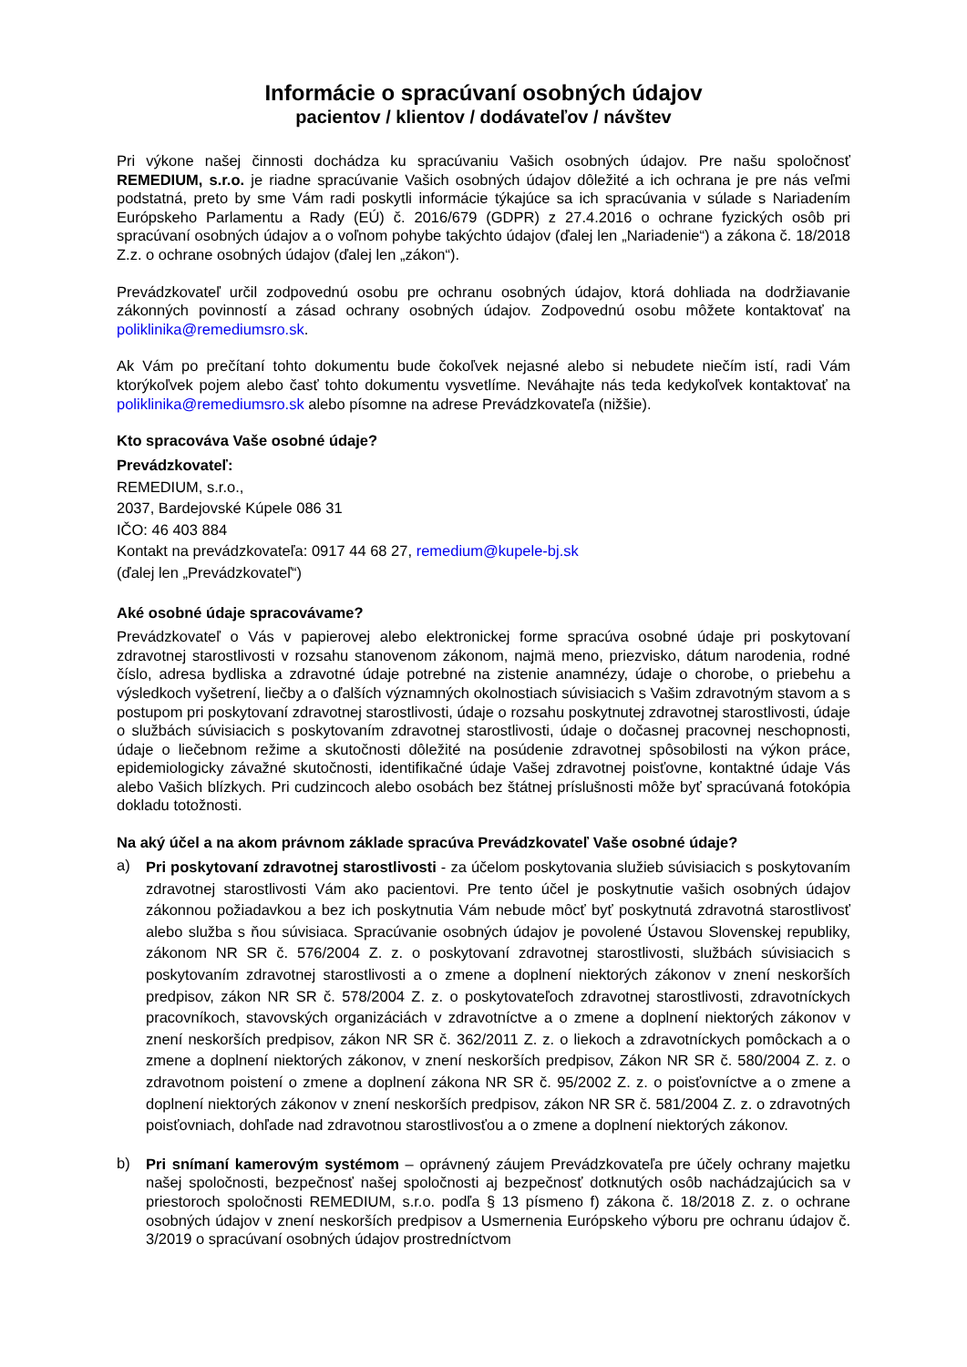Informácie o spracúvaní osobných údajov
pacientov / klientov / dodávateľov / návštev
Pri výkone našej činnosti dochádza ku spracúvaniu Vašich osobných údajov. Pre našu spoločnosť REMEDIUM, s.r.o. je riadne spracúvanie Vašich osobných údajov dôležité a ich ochrana je pre nás veľmi podstatná, preto by sme Vám radi poskytli informácie týkajúce sa ich spracúvania v súlade s Nariadením Európskeho Parlamentu a Rady (EÚ) č. 2016/679 (GDPR) z 27.4.2016 o ochrane fyzických osôb pri spracúvaní osobných údajov a o voľnom pohybe takýchto údajov (ďalej len „Nariadenie“) a zákona č. 18/2018 Z.z. o ochrane osobných údajov (ďalej len „zákon“).
Prevádzkovateľ určil zodpovednú osobu pre ochranu osobných údajov, ktorá dohliada na dodržiavanie zákonných povinností a zásad ochrany osobných údajov. Zodpovednú osobu môžete kontaktovať na poliklinika@remediumsro.sk.
Ak Vám po prečítaní tohto dokumentu bude čokoľvek nejasné alebo si nebudete niečím istí, radi Vám ktorýkoľvek pojem alebo časť tohto dokumentu vysvetlíme. Neváhajte nás teda kedykoľvek kontaktovať na poliklinika@remediumsro.sk alebo písomne na adrese Prevádzkovateľa (nižšie).
Kto spracováva Vaše osobné údaje?
Prevádzkovateľ:
REMEDIUM, s.r.o.,
2037, Bardejovské Kúpele 086 31
IČO: 46 403 884
Kontakt na prevádzkovateľa: 0917 44 68 27, remedium@kupele-bj.sk
(ďalej len „Prevádzkovateľ“)
Aké osobné údaje spracovávame?
Prevádzkovateľ o Vás v papierovej alebo elektronickej forme spracúva osobné údaje pri poskytovaní zdravotnej starostlivosti v rozsahu stanovenom zákonom, najmä meno, priezvisko, dátum narodenia, rodné číslo, adresa bydliska a zdravotné údaje potrebné na zistenie anamnézy, údaje o chorobe, o priebehu a výsledkoch vyšetrení, liečby a o ďalších významných okolnostiach súvisiacich s Vašim zdravotným stavom a s postupom pri poskytovaní zdravotnej starostlivosti, údaje o rozsahu poskytnutej zdravotnej starostlivosti, údaje o službách súvisiacich s poskytovaním zdravotnej starostlivosti, údaje o dočasnej pracovnej neschopnosti, údaje o liečebnom režime a skutočnosti dôležité na posúdenie zdravotnej spôsobilosti na výkon práce, epidemiologicky závažné skutočnosti, identifikačné údaje Vašej zdravotnej poisťovne, kontaktné údaje Vás alebo Vašich blízkych. Pri cudzincoch alebo osobách bez štátnej príslušnosti môže byť spracúvaná fotokópia dokladu totožnosti.
Na aký účel a na akom právnom základe spracúva Prevádzkovateľ Vaše osobné údaje?
a)
Pri poskytovaní zdravotnej starostlivosti - za účelom poskytovania služieb súvisiacich s poskytovaním zdravotnej starostlivosti Vám ako pacientovi. Pre tento účel je poskytnutie vašich osobných údajov zákonnou požiadavkou a bez ich poskytnutia Vám nebude môcť byť poskytnutá zdravotná starostlivosť alebo služba s ňou súvisiaca. Spracúvanie osobných údajov je povolené Ústavou Slovenskej republiky, zákonom NR SR č. 576/2004 Z. z. o poskytovaní zdravotnej starostlivosti, službách súvisiacich s poskytovaním zdravotnej starostlivosti a o zmene a doplnení niektorých zákonov v znení neskorších predpisov, zákon NR SR č. 578/2004 Z. z. o poskytovateľoch zdravotnej starostlivosti, zdravotníckych pracovníkoch, stavovských organizáciách v zdravotníctve a o zmene a doplnení niektorých zákonov v znení neskorších predpisov, zákon NR SR č. 362/2011 Z. z. o liekoch a zdravotníckych pomôckach a o zmene a doplnení niektorých zákonov, v znení neskorších predpisov, Zákon NR SR č. 580/2004 Z. z. o zdravotnom poistení o zmene a doplnení zákona NR SR č. 95/2002 Z. z. o poisťovníctve a o zmene a doplnení niektorých zákonov v znení neskorších predpisov, zákon NR SR č. 581/2004 Z. z. o zdravotných poisťovniach, dohľade nad zdravotnou starostlivosťou a o zmene a doplnení niektorých zákonov.
b)
Pri snímaní kamerovým systémom – oprávnený záujem Prevádzkovateľa pre účely ochrany majetku našej spoločnosti, bezpečnosť našej spoločnosti aj bezpečnosť dotknutých osôb nachádzajúcich sa v priestoroch spoločnosti REMEDIUM, s.r.o. podľa § 13 písmeno f) zákona č. 18/2018 Z. z. o ochrane osobných údajov v znení neskorších predpisov a Usmernenia Európskeho výboru pre ochranu údajov č. 3/2019 o spracúvaní osobných údajov prostredníctvom